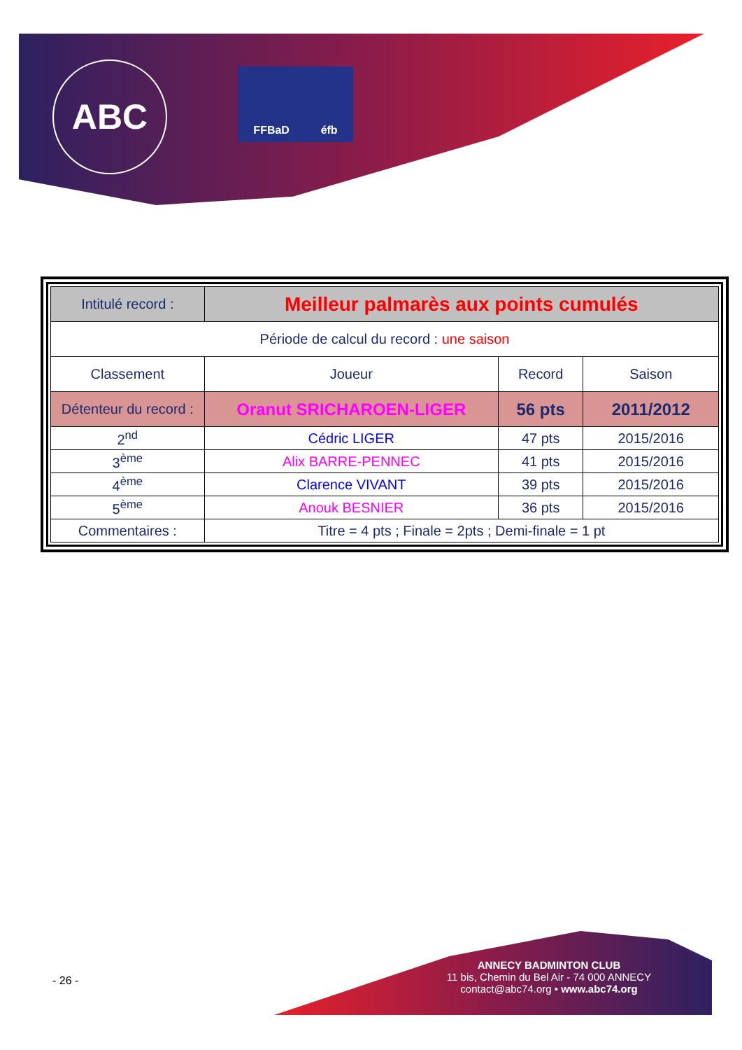ABC FFBaD éfb
| Intitulé record : | Meilleur palmarès aux points cumulés | | |
| Période de calcul du record : une saison | | | |
| Classement | Joueur | Record | Saison |
| Détenteur du record : | Oranut SRICHAROEN-LIGER | 56 pts | 2011/2012 |
| 2<sup>nd</sup> | Cédric LIGER | 47 pts | 2015/2016 |
| 3<sup>ème</sup> | Alix BARRE-PENNEC | 41 pts | 2015/2016 |
| 4<sup>ème</sup> | Clarence VIVANT | 39 pts | 2015/2016 |
| 5<sup>ème</sup> | Anouk BESNIER | 36 pts | 2015/2016 |
| Commentaires : | Titre = 4 pts ; Finale = 2pts ; Demi-finale = 1 pt | | |
- 26 -
ANNECY BADMINTON CLUB
11 bis, Chemin du Bel Air - 74 000 ANNECY
contact@abc74.org • www.abc74.org